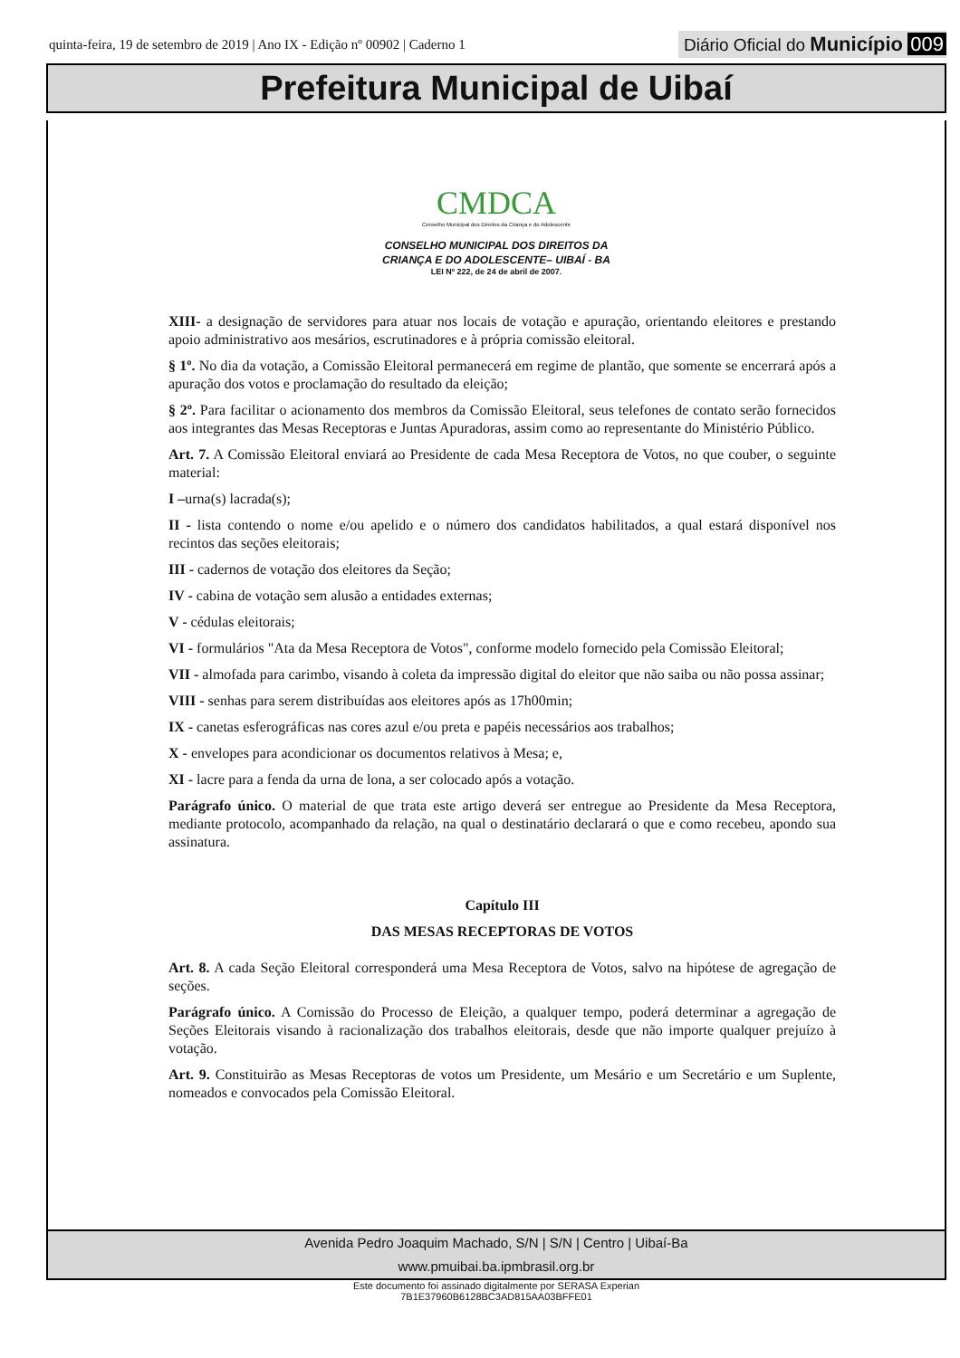quinta-feira, 19 de setembro de 2019 | Ano IX - Edição nº 00902 | Caderno 1
Diário Oficial do Município 009
Prefeitura Municipal de Uibaí
CMDCA
Conselho Municipal dos Direitos da Criança e do Adolescente
CONSELHO MUNICIPAL DOS DIREITOS DA
CRIANÇA E DO ADOLESCENTE– UIBAÍ - BA
LEI Nº 222, de 24 de abril de 2007.
XIII- a designação de servidores para atuar nos locais de votação e apuração, orientando eleitores e prestando apoio administrativo aos mesários, escrutinadores e à própria comissão eleitoral.
§ 1º. No dia da votação, a Comissão Eleitoral permanecerá em regime de plantão, que somente se encerrará após a apuração dos votos e proclamação do resultado da eleição;
§ 2º. Para facilitar o acionamento dos membros da Comissão Eleitoral, seus telefones de contato serão fornecidos aos integrantes das Mesas Receptoras e Juntas Apuradoras, assim como ao representante do Ministério Público.
Art. 7. A Comissão Eleitoral enviará ao Presidente de cada Mesa Receptora de Votos, no que couber, o seguinte material:
I –urna(s) lacrada(s);
II - lista contendo o nome e/ou apelido e o número dos candidatos habilitados, a qual estará disponível nos recintos das seções eleitorais;
III - cadernos de votação dos eleitores da Seção;
IV - cabina de votação sem alusão a entidades externas;
V - cédulas eleitorais;
VI - formulários "Ata da Mesa Receptora de Votos", conforme modelo fornecido pela Comissão Eleitoral;
VII - almofada para carimbo, visando à coleta da impressão digital do eleitor que não saiba ou não possa assinar;
VIII - senhas para serem distribuídas aos eleitores após as 17h00min;
IX - canetas esferográficas nas cores azul e/ou preta e papéis necessários aos trabalhos;
X - envelopes para acondicionar os documentos relativos à Mesa; e,
XI - lacre para a fenda da urna de lona, a ser colocado após a votação.
Parágrafo único. O material de que trata este artigo deverá ser entregue ao Presidente da Mesa Receptora, mediante protocolo, acompanhado da relação, na qual o destinatário declarará o que e como recebeu, apondo sua assinatura.
Capítulo III
DAS MESAS RECEPTORAS DE VOTOS
Art. 8. A cada Seção Eleitoral corresponderá uma Mesa Receptora de Votos, salvo na hipótese de agregação de seções.
Parágrafo único. A Comissão do Processo de Eleição, a qualquer tempo, poderá determinar a agregação de Seções Eleitorais visando à racionalização dos trabalhos eleitorais, desde que não importe qualquer prejuízo à votação.
Art. 9. Constituirão as Mesas Receptoras de votos um Presidente, um Mesário e um Secretário e um Suplente, nomeados e convocados pela Comissão Eleitoral.
Avenida Pedro Joaquim Machado, S/N | S/N | Centro | Uibaí-Ba
www.pmuibai.ba.ipmbrasil.org.br
Este documento foi assinado digitalmente por SERASA Experian
7B1E37960B6128BC3AD815AA03BFFE01